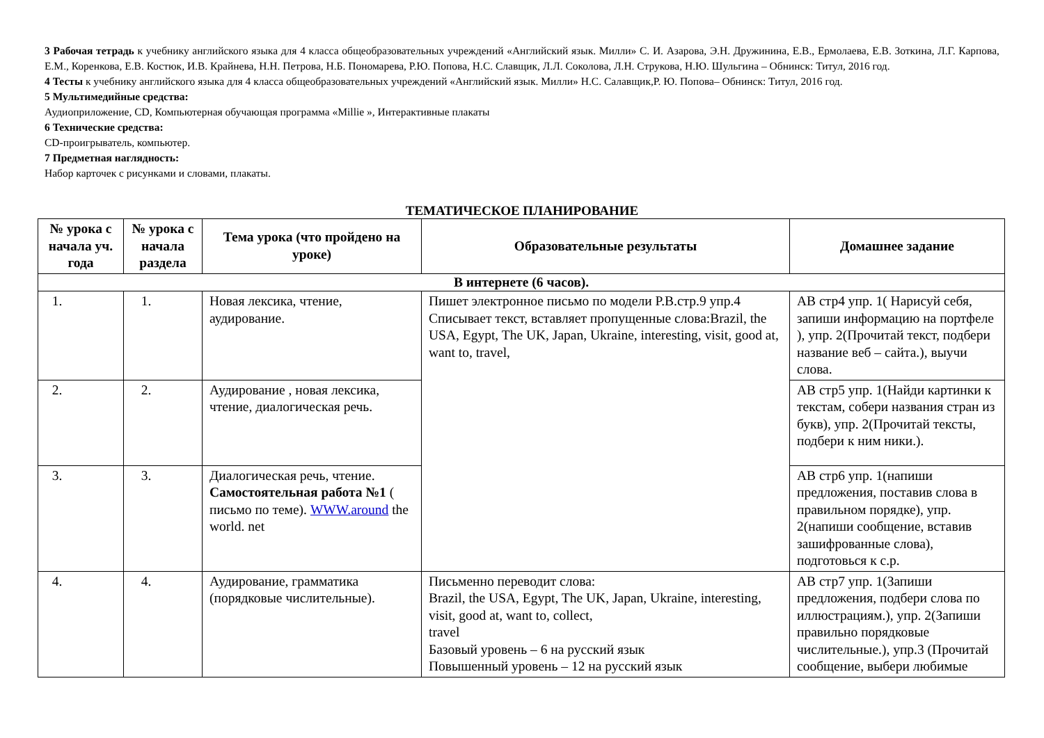3 Рабочая тетрадь к учебнику английского языка для 4 класса общеобразовательных учреждений «Английский язык. Милли» С. И. Азарова, Э.Н. Дружинина, Е.В., Ермолаева, Е.В. Зоткина, Л.Г. Карпова, Е.М., Коренкова, Е.В. Костюк, И.В. Крайнева, Н.Н. Петрова, Н.Б. Пономарева, Р.Ю. Попова, Н.С. Славщик, Л.Л. Соколова, Л.Н. Струкова, Н.Ю. Шульгина – Обнинск: Титул, 2016 год.
4 Тесты к учебнику английского языка для 4 класса общеобразовательных учреждений «Английский язык. Милли» Н.С. Салавщик,Р. Ю. Попова– Обнинск: Титул, 2016 год.
5 Мультимедийные средства:
Аудиоприложение, CD, Компьютерная обучающая программа «Millie », Интерактивные плакаты
6 Технические средства:
CD-проигрыватель, компьютер.
7 Предметная наглядность:
Набор карточек с рисунками и словами, плакаты.
ТЕМАТИЧЕСКОЕ ПЛАНИРОВАНИЕ
| № урока с начала уч. года | № урока с начала раздела | Тема урока (что пройдено на уроке) | Образовательные результаты | Домашнее задание |
| --- | --- | --- | --- | --- |
| В интернете (6 часов). | | | | |
| 1. | 1. | Новая лексика, чтение, аудирование. | Пишет электронное письмо по модели P.B.стр.9 упр.4 Списывает текст, вставляет пропущенные слова:Brazil, the USA, Egypt, The UK, Japan, Ukraine, interesting, visit, good at, want to, travel, | AB стр4 упр. 1( Нарисуй себя, запиши информацию на портфеле ), упр. 2(Прочитай текст, подбери название веб – сайта.), выучи слова. |
| 2. | 2. | Аудирование , новая лексика, чтение, диалогическая речь. | | AB стр5 упр. 1(Найди картинки к текстам, собери названия стран из букв), упр. 2(Прочитай тексты, подбери к ним ники.). |
| 3. | 3. | Диалогическая речь, чтение. Самостоятельная работа №1 ( письмо по теме). WWW.around the world. net | | AB стр6 упр. 1(напиши предложения, поставив слова в правильном порядке), упр. 2(напиши сообщение, вставив зашифрованные слова), подготовься к с.р. |
| 4. | 4. | Аудирование, грамматика (порядковые числительные). | Письменно переводит слова: Brazil, the USA, Egypt, The UK, Japan, Ukraine, interesting, visit, good at, want to, collect, travel Базовый уровень – 6 на русский язык Повышенный уровень – 12 на русский язык | AB стр7 упр. 1(Запиши предложения, подбери слова по иллюстрациям.), упр. 2(Запиши правильно порядковые числительные.), упр.3 (Прочитай сообщение, выбери любимые |